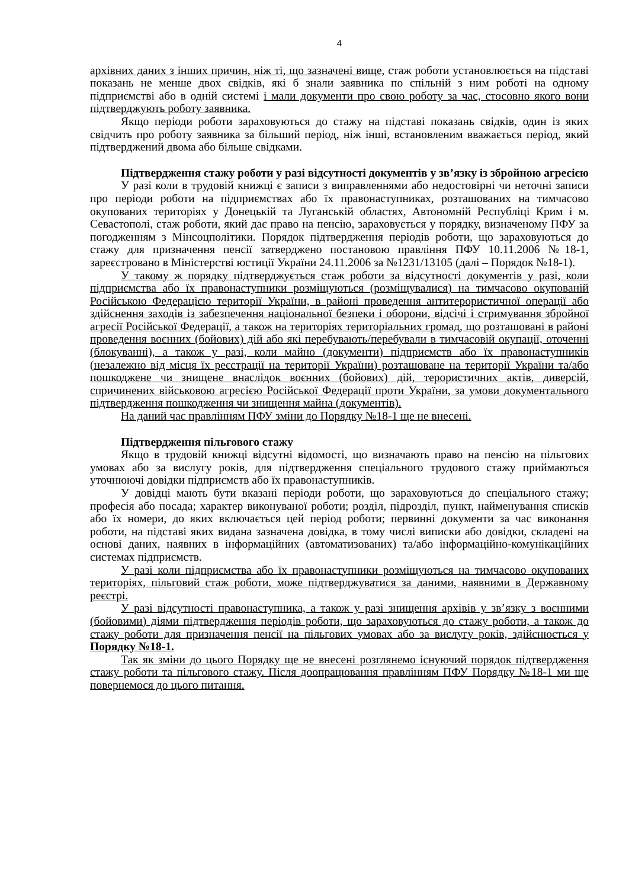4
архівних даних з інших причин, ніж ті, що зазначені вище, стаж роботи установлюється на підставі показань не менше двох свідків, які б знали заявника по спільній з ним роботі на одному підприємстві або в одній системі і мали документи про свою роботу за час, стосовно якого вони підтверджують роботу заявника.
Якщо періоди роботи зараховуються до стажу на підставі показань свідків, один із яких свідчить про роботу заявника за більший період, ніж інші, встановленим вважається період, який підтверджений двома або більше свідками.
Підтвердження стажу роботи у разі відсутності документів у зв’язку із збройною агресією
У разі коли в трудовій книжці є записи з виправленнями або недостовірні чи неточні записи про періоди роботи на підприємствах або їх правонаступниках, розташованих на тимчасово окупованих територіях у Донецькій та Луганській областях, Автономній Республіці Крим і м. Севастополі, стаж роботи, який дає право на пенсію, зараховується у порядку, визначеному ПФУ за погодженням з Мінсоцполітики. Порядок підтвердження періодів роботи, що зараховуються до стажу для призначення пенсії затверджено постановою правління ПФУ 10.11.2006 №18-1, зареєстровано в Міністерстві юстиції України 24.11.2006 за №1231/13105 (далі – Порядок №18-1).
У такому ж порядку підтверджується стаж роботи за відсутності документів у разі, коли підприємства або їх правонаступники розміщуються (розміщувалися) на тимчасово окупованій Російською Федерацією території України, в районі проведення антитерористичної операції або здійснення заходів із забезпечення національної безпеки і оборони, відсічі і стримування збройної агресії Російської Федерації, а також на територіях територіальних громад, що розташовані в районі проведення воєнних (бойових) дій або які перебувають/перебували в тимчасовій окупації, оточенні (блокуванні), а також у разі, коли майно (документи) підприємств або їх правонаступників (незалежно від місця їх реєстрації на території України) розташоване на території України та/або пошкоджене чи знищене внаслідок воєнних (бойових) дій, терористичних актів, диверсій, спричинених військовою агресією Російської Федерації проти України, за умови документального підтвердження пошкодження чи знищення майна (документів).
На даний час правлінням ПФУ зміни до Порядку №18-1 ще не внесені.
Підтвердження пільгового стажу
Якщо в трудовій книжці відсутні відомості, що визначають право на пенсію на пільгових умовах або за вислугу років, для підтвердження спеціального трудового стажу приймаються уточнюючі довідки підприємств або їх правонаступників.
У довідці мають бути вказані періоди роботи, що зараховуються до спеціального стажу; професія або посада; характер виконуваної роботи; розділ, підрозділ, пункт, найменування списків або їх номери, до яких включається цей період роботи; первинні документи за час виконання роботи, на підставі яких видана зазначена довідка, в тому числі виписки або довідки, складені на основі даних, наявних в інформаційних (автоматизованих) та/або інформаційно-комунікаційних системах підприємств.
У разі коли підприємства або їх правонаступники розміщуються на тимчасово окупованих територіях, пільговий стаж роботи, може підтверджуватися за даними, наявними в Державному реєстрі.
У разі відсутності правонаступника, а також у разі знищення архівів у зв’язку з воєнними (бойовими) діями підтвердження періодів роботи, що зараховуються до стажу роботи, а також до стажу роботи для призначення пенсії на пільгових умовах або за вислугу років, здійснюється у Порядку №18-1.
Так як зміни до цього Порядку ще не внесені розглянемо існуючий порядок підтвердження стажу роботи та пільгового стажу. Після доопрацювання правлінням ПФУ Порядку №18-1 ми ще повернемося до цього питання.